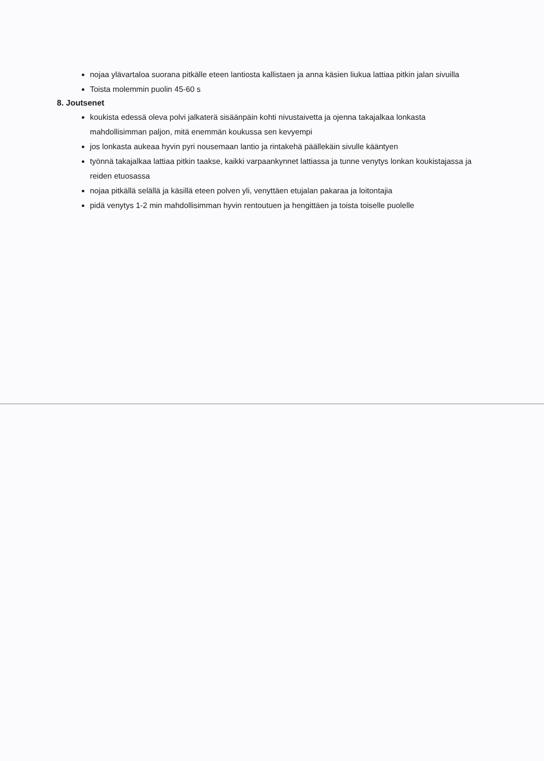nojaa ylävartaloa suorana pitkälle eteen lantiosta kallistaen ja anna käsien liukua lattiaa pitkin jalan sivuilla
Toista molemmin puolin 45-60 s
8. Joutsenet
koukista edessä oleva polvi jalkaterä sisäänpäin kohti nivustaivetta ja ojenna takajalkaa lonkasta mahdollisimman paljon, mitä enemmän koukussa sen kevyempi
jos lonkasta aukeaa hyvin pyri nousemaan lantio ja rintakehä päällekäin sivulle kääntyen
työnnä takajalkaa lattiaa pitkin taakse, kaikki varpaankynnet lattiassa ja tunne venytys lonkan koukistajassa ja reiden etuosassa
nojaa pitkällä selällä ja käsillä eteen polven yli, venyttäen etujalan pakaraa ja loitontajia
pidä venytys 1-2 min mahdollisimman hyvin rentoutuen ja hengittäen ja toista toiselle puolelle